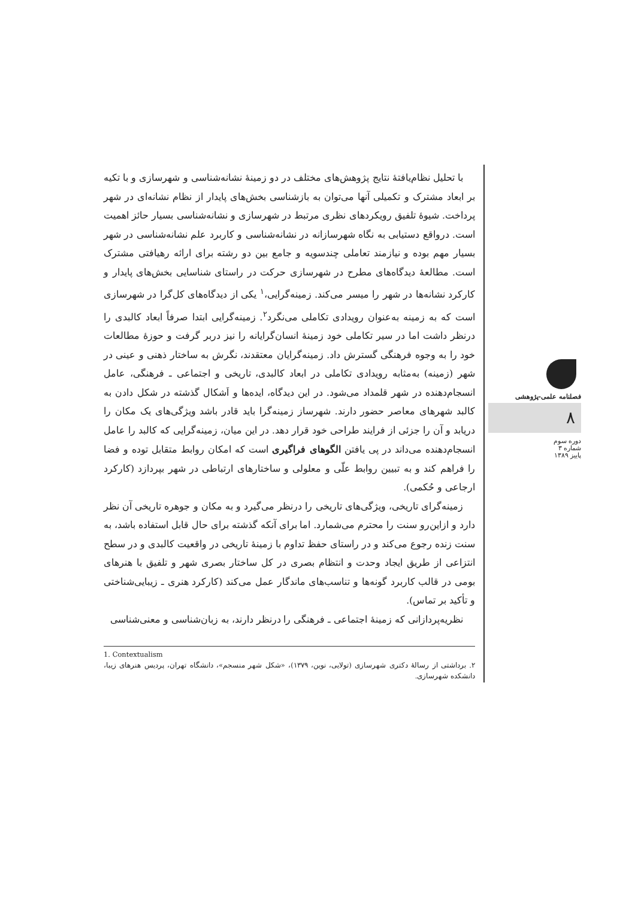با تحلیل نظام‌یافتهٔ نتایج پژوهش‌های مختلف در دو زمینهٔ نشانه‌شناسی و شهرسازی و با تکیه بر ابعاد مشترک و تکمیلی آنها می‌توان به بازشناسی بخش‌های پایدار از نظام نشانه‌ای در شهر پرداخت. شیوهٔ تلفیق رویکردهای نظری مرتبط در شهرسازی و نشانه‌شناسی بسیار حائز اهمیت است. درواقع دستیابی به نگاه شهرسازانه در نشانه‌شناسی و کاربرد علم نشانه‌شناسی در شهر بسیار مهم بوده و نیازمند تعاملی چندسویه و جامع بین دو رشته برای ارائه رهیافتی مشترک است. مطالعهٔ دیدگاه‌های مطرح در شهرسازی حرکت در راستای شناسایی بخش‌های پایدار و کارکرد نشانه‌ها در شهر را میسر می‌کند. زمینه‌گرایی،<sup>۱</sup> یکی از دیدگاه‌های کل‌گرا در شهرسازی است که به زمینه به‌عنوان رویدادی تکاملی می‌نگرد<sup>۲</sup>. زمینه‌گرایی ابتدا صرفاً ابعاد کالبدی را درنظر داشت اما در سیر تکاملی خود زمینهٔ انسان‌گرایانه را نیز دربر گرفت و حوزهٔ مطالعات خود را به وجوه فرهنگی گسترش داد. زمینه‌گرایان معتقدند، نگرش به ساختار ذهنی و عینی در شهر (زمینه) به‌مثابه رویدادی تکاملی در ابعاد کالبدی، تاریخی و اجتماعی ـ فرهنگی، عامل انسجام‌دهنده در شهر قلمداد می‌شود. در این دیدگاه، ایده‌ها و اَشکال گذشته در شکل دادن به کالبد شهرهای معاصر حضور دارند. شهرساز زمینه‌گرا باید قادر باشد ویژگی‌های یک مکان را دریابد و آن را جزئی از فرایند طراحی خود قرار دهد. در این میان، زمینه‌گرایی که کالبد را عامل انسجام‌دهنده می‌داند در پی یافتن الگوهای فراگیری است که امکان روابط متقابل توده و فضا را فراهم کند و به تبیین روابط علّی و معلولی و ساختارهای ارتباطی در شهر بپردازد (کارکرد ارجاعی و حُکمی).
زمینه‌گرای تاریخی، ویژگی‌های تاریخی را درنظر می‌گیرد و به مکان و جوهره تاریخی آن نظر دارد و ازاین‌رو سنت را محترم می‌شمارد. اما برای آنکه گذشته برای حال قابل استفاده باشد، به سنت زنده رجوع می‌کند و در راستای حفظ تداوم با زمینهٔ تاریخی در واقعیت کالبدی و در سطح انتزاعی از طریق ایجاد وحدت و انتظام بصری در کل ساختار بصری شهر و تلفیق با هنرهای بومی در قالب کاربرد گونه‌ها و تناسب‌های ماندگار عمل می‌کند (کارکرد هنری ـ زیبایی‌شناختی و تأکید بر تماس).
نظریه‌پردازانی که زمینهٔ اجتماعی ـ فرهنگی را درنظر دارند، به زبان‌شناسی و معنی‌شناسی
1. Contextualism
۲. برداشتی از رسالهٔ دکتری شهرسازی (تولایی، نوین، ۱۳۷۹)، «شکل شهر منسجم»، دانشگاه تهران، پردیس هنرهای زیبا، دانشکده شهرسازی.
فصلنامه علمی-پژوهشی
۸
دوره سوم
شماره ۳
پاییز ۱۳۸۹